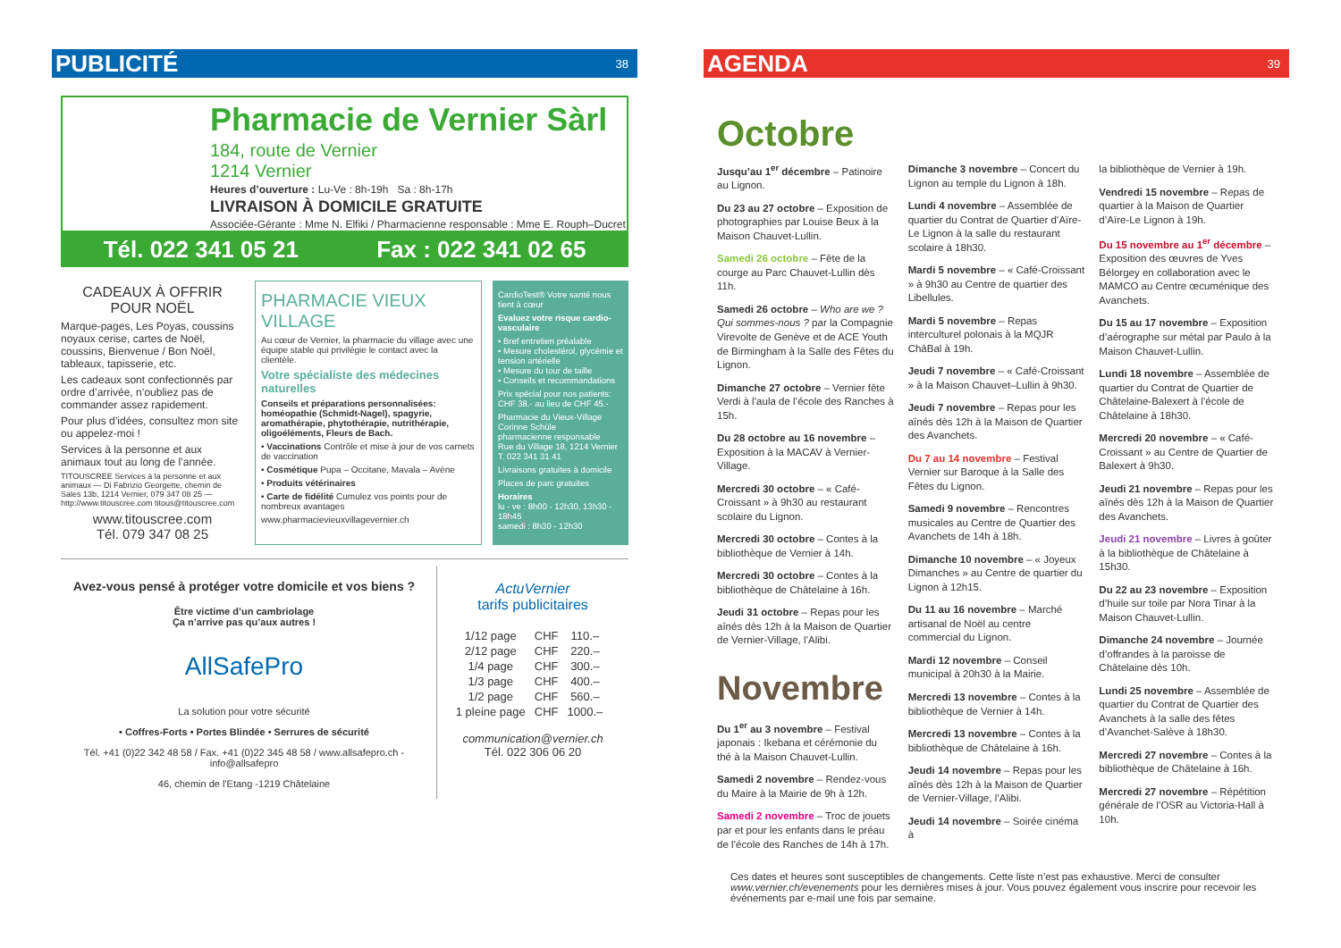PUBLICITÉ 38
Pharmacie de Vernier Sàrl
184, route de Vernier
1214 Vernier
Heures d’ouverture : Lu-Ve : 8h-19h Sa : 8h-17h
LIVRAISON À DOMICILE GRATUITE
Associée-Gérante : Mme N. Elfiki / Pharmacienne responsable : Mme E. Rouph–Ducret
Tél. 022 341 05 21 Fax : 022 341 02 65
CADEAUX À OFFRIR POUR NOËL
Marque-pages, Les Poyas, coussins noyaux cerise, cartes de Noël, coussins, Bienvenue / Bon Noël, tableaux, tapisserie, etc.
Les cadeaux sont confectionnés par ordre d’arrivée, n’oubliez pas de commander assez rapidement.
Pour plus d’idées, consultez mon site ou appelez-moi !
Services à la personne et aux animaux tout au long de l’année.
TITOUSCREE Services à la personne et aux animaux — Di Fabrizio Georgette, chemin de Sales 13b, 1214 Vernier, 079 347 08 25 — http://www.titouscree.com titous@titouscree.com
www.titouscree.com
Tél. 079 347 08 25
PHARMACIE VIEUX VILLAGE
Au cœur de Vernier, la pharmacie du village avec une équipe stable qui privilégie le contact avec la clientèle.
Votre spécialiste des médecines naturelles
Conseils et préparations personnalisées: homéopathie (Schmidt-Nagel), spagyrie, aromathérapie, phytothérapie, nutrithérapie, oligoéléments, Fleurs de Bach.
• Vaccinations Contrôle et mise à jour de vos carnets de vaccination
• Cosmétique Pupa – Occitane, Mavala – Avène
• Produits vétérinaires
• Carte de fidélité Cumulez vos points pour de nombreux avantages
www.pharmacievieuxvillagevernier.ch
CardioTest® Votre santé nous tient à cœur
Evaluez votre risque cardio-vasculaire
• Bref entretien préalable
• Mesure cholestérol, glycémie et tension artérielle
• Mesure du tour de taille
• Conseils et recommandations
Prix spécial pour nos patients: CHF 38.- au lieu de CHF 45.-
Pharmacie du Vieux-Village
Corinne Schüle
pharmacienne responsable
Rue du Village 18, 1214 Vernier
T. 022 341 31 41
Livraisons gratuites à domicile
Places de parc gratuites
Horaires
lu - ve : 8h00 - 12h30, 13h30 - 18h45
samedi : 8h30 - 12h30
Avez-vous pensé à protéger votre domicile et vos biens ?
Être victime d’un cambriolage
Ça n’arrive pas qu’aux autres !
AllSafePro
La solution pour votre sécurité
• Coffres-Forts • Portes Blindée • Serrures de sécurité
Tél. +41 (0)22 342 48 58 / Fax. +41 (0)22 345 48 58 / www.allsafepro.ch - info@allsafepro
46, chemin de l'Etang -1219 Châtelaine
ActuVernier
tarifs publicitaires
| 1/12 page | CHF | 110.– |
| 2/12 page | CHF | 220.– |
| 1/4 page | CHF | 300.– |
| 1/3 page | CHF | 400.– |
| 1/2 page | CHF | 560.– |
| 1 pleine page | CHF | 1000.– |
communication@vernier.ch
Tél. 022 306 06 20
AGENDA 39
Octobre
Jusqu’au 1<sup>er</sup> décembre – Patinoire au Lignon.
Du 23 au 27 octobre – Exposition de photographies par Louise Beux à la Maison Chauvet-Lullin.
Samedi 26 octobre – Fête de la courge au Parc Chauvet-Lullin dès 11h.
Samedi 26 octobre – Who are we ? Qui sommes-nous ? par la Compagnie Virevolte de Genève et de ACE Youth de Birmingham à la Salle des Fêtes du Lignon.
Dimanche 27 octobre – Vernier fête Verdi à l’aula de l’école des Ranches à 15h.
Du 28 octobre au 16 novembre – Exposition à la MACAV à Vernier-Village.
Mercredi 30 octobre – « Café-Croissant » à 9h30 au restaurant scolaire du Lignon.
Mercredi 30 octobre – Contes à la bibliothèque de Vernier à 14h.
Mercredi 30 octobre – Contes à la bibliothèque de Châtelaine à 16h.
Jeudi 31 octobre – Repas pour les aînés dès 12h à la Maison de Quartier de Vernier-Village, l’Alibi.
Novembre
Du 1<sup>er</sup> au 3 novembre – Festival japonais : Ikebana et cérémonie du thé à la Maison Chauvet-Lullin.
Samedi 2 novembre – Rendez-vous du Maire à la Mairie de 9h à 12h.
Samedi 2 novembre – Troc de jouets par et pour les enfants dans le préau de l’école des Ranches de 14h à 17h.
Dimanche 3 novembre – Concert du Lignon au temple du Lignon à 18h.
Lundi 4 novembre – Assemblée de quartier du Contrat de Quartier d’Aïre-Le Lignon à la salle du restaurant scolaire à 18h30.
Mardi 5 novembre – « Café-Croissant » à 9h30 au Centre de quartier des Libellules.
Mardi 5 novembre – Repas interculturel polonais à la MQJR ChâBal à 19h.
Jeudi 7 novembre – « Café-Croissant » à la Maison Chauvet–Lullin à 9h30.
Jeudi 7 novembre – Repas pour les aînés dès 12h à la Maison de Quartier des Avanchets.
Du 7 au 14 novembre – Festival Vernier sur Baroque à la Salle des Fêtes du Lignon.
Samedi 9 novembre – Rencontres musicales au Centre de Quartier des Avanchets de 14h à 18h.
Dimanche 10 novembre – « Joyeux Dimanches » au Centre de quartier du Lignon à 12h15.
Du 11 au 16 novembre – Marché artisanal de Noël au centre commercial du Lignon.
Mardi 12 novembre – Conseil municipal à 20h30 à la Mairie.
Mercredi 13 novembre – Contes à la bibliothèque de Vernier à 14h.
Mercredi 13 novembre – Contes à la bibliothèque de Châtelaine à 16h.
Jeudi 14 novembre – Repas pour les aînés dès 12h à la Maison de Quartier de Vernier-Village, l’Alibi.
Jeudi 14 novembre – Soirée cinéma à
la bibliothèque de Vernier à 19h.
Vendredi 15 novembre – Repas de quartier à la Maison de Quartier d’Aïre-Le Lignon à 19h.
Du 15 novembre au 1<sup>er</sup> décembre – Exposition des œuvres de Yves Bélorgey en collaboration avec le MAMCO au Centre œcuménique des Avanchets.
Du 15 au 17 novembre – Exposition d’aérographe sur métal par Paulo à la Maison Chauvet-Lullin.
Lundi 18 novembre – Assemblée de quartier du Contrat de Quartier de Châtelaine-Balexert à l’école de Châtelaine à 18h30.
Mercredi 20 novembre – « Café-Croissant » au Centre de Quartier de Balexert à 9h30.
Jeudi 21 novembre – Repas pour les aînés dès 12h à la Maison de Quartier des Avanchets.
Jeudi 21 novembre – Livres à goûter à la bibliothèque de Châtelaine à 15h30.
Du 22 au 23 novembre – Exposition d’huile sur toile par Nora Tinar à la Maison Chauvet-Lullin.
Dimanche 24 novembre – Journée d’offrandes à la paroisse de Châtelaine dès 10h.
Lundi 25 novembre – Assemblée de quartier du Contrat de Quartier des Avanchets à la salle des fêtes d’Avanchet-Salève à 18h30.
Mercredi 27 novembre – Contes à la bibliothèque de Châtelaine à 16h.
Mercredi 27 novembre – Répétition générale de l’OSR au Victoria-Hall à 10h.
Ces dates et heures sont susceptibles de changements. Cette liste n’est pas exhaustive. Merci de consulter www.vernier.ch/evenements pour les dernières mises à jour. Vous pouvez également vous inscrire pour recevoir les événements par e-mail une fois par semaine.